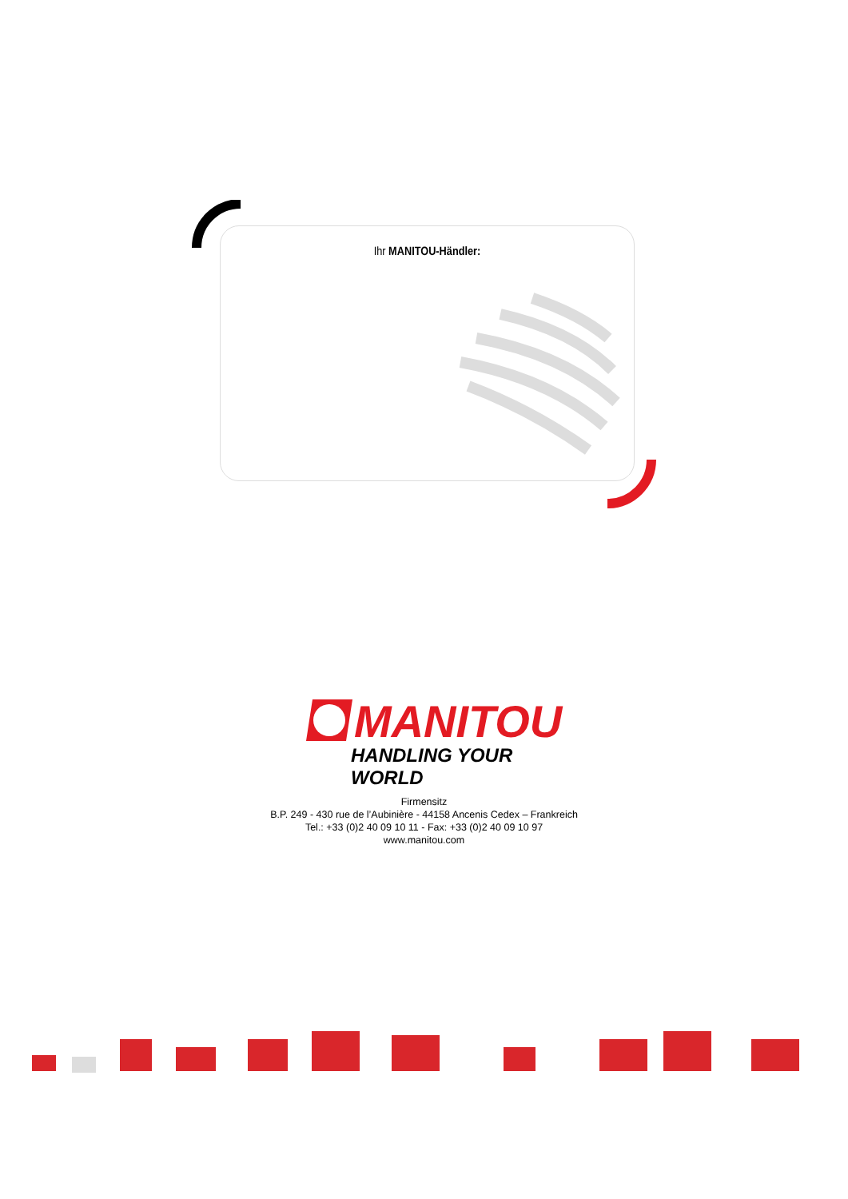Ihr MANITOU-Händler:
MANITOU
HANDLING YOUR WORLD
Firmensitz
B.P. 249 - 430 rue de l’Aubinière - 44158 Ancenis Cedex – Frankreich
Tel.: +33 (0)2 40 09 10 11 - Fax: +33 (0)2 40 09 10 97
www.manitou.com